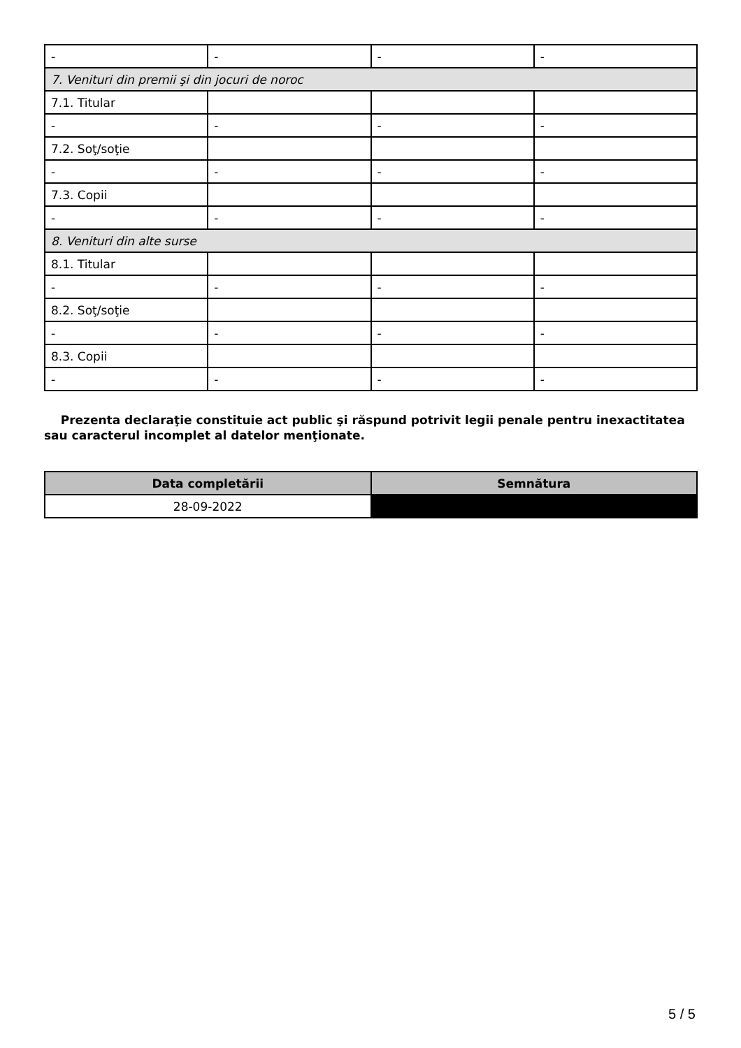| - | - | - | - |
| 7. Venituri din premii şi din jocuri de noroc | | | |
| 7.1. Titular | | | |
| - | - | - | - |
| 7.2. Soţ/soţie | | | |
| - | - | - | - |
| 7.3. Copii | | | |
| - | - | - | - |
| 8. Venituri din alte surse | | | |
| 8.1. Titular | | | |
| - | - | - | - |
| 8.2. Soţ/soţie | | | |
| - | - | - | - |
| 8.3. Copii | | | |
| - | - | - | - |
Prezenta declaraţie constituie act public şi răspund potrivit legii penale pentru inexactitatea sau caracterul incomplet al datelor menţionate.
| Data completării | Semnătura |
| --- | --- |
| 28-09-2022 | |
5 / 5